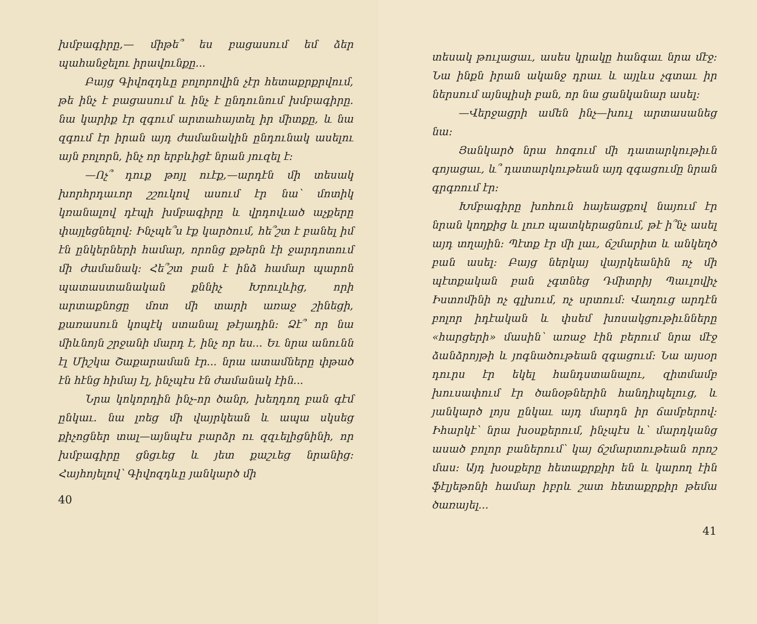խմբագիրը,— միթե՞ ես բացասում եմ ձեր պահանջելու իրավունքը...
Բայց Գիվոզդևը բոլորովին չէր հետաքրքրվում, թե ինչ է բացասում և ինչ է ընդունում խմբագիրը. նա կարիք էր զգում արտահայտել իր միտքը, և նա զգում էր իրան այդ ժամանակին ընդունակ ասելու այն բոլորն, ինչ որ երբևիցէ նրան յուզել է։
—Ոչ՞ դուք թոյլ ուէք,—արդէն մի տեսակ խորհրդաւոր շշուկով ասում էր նա՝ մոտիկ կռանալով դէպի խմբագիրը և վրդովւած աչքերը փայլեցնելով։ Ինչպե՞ս էք կարծում, հե՞շտ է բանել իմ էն ընկերների համար, որոնց քթերն էի ջարդոտում մի ժամանակ։ Հե՞շտ բան է ինձ համար պարոն պատաստանական քննիչ Խրուլևից, որի արտաքնոցը մոտ մի տարի առաջ շինեցի, քառասուն կոպէկ ստանալ թէյադին։ Ձէ՞ որ նա միևնոյն շրջանի մարդ է, ինչ որ ես... Եւ նրա անունն էլ Միշկա Շաքարաման էր... նրա ատամները փթած էն հէնց հիմայ էլ, ինչպէս էն ժամանակ էին...
Նրա կոկորդին ինչ-որ ծանր, խեղդող բան գէմ ընկաւ. նա լռեց մի վայրկեան և ապա սկսեց քիչոցներ տալ—այնպէս բարձր ու զզւելիցնինի, որ խմբագիրը ցնցւեց և յետ քաշւեց նրանից։ Հայհոյելով՝ Գիվոզդևը յանկարծ մի
40
տեսակ թուլացաւ, ասես կրակը հանգաւ նրա մէջ։ Նա ինքն իրան ականջ դրաւ և այլևս չգտաւ իր ներսում այնպիսի բան, որ նա ցանկանար ասել։
—Վերջացրի ամեն ինչ—խուլ արտասանեց նա։
Յանկարծ նրա հոգում մի դատարկութիւն գոյացաւ, և՞ դատարկութեան այդ զգացումը նրան գրգռում էր։
Խմբագիրը խոհուն հայեացքով նայում էր նրան կողքից և լուռ պատկերացնում, թէ ի՞նչ ասել այդ տղային։ Պէտք էր մի լաւ, ճշմարիտ և անկեղծ բան ասել։ Բայց ներկայ վայրկեանին ոչ մի պէտքական բան չգտնեց Դմիտրիյ Պաւլովիչ Իստոմինի ոչ գլխում, ոչ սրտում։ Վաղուց արդէն բոլոր իդէական և փսեմ խոսակցութիւնները «հարցերի» մասին՝ առաջ էին բերում նրա մէջ ձանձրոյթի և յոգնածութեան զգացում։ Նա այսօր դուրս էր եկել հանդստանալու, զիտմամբ խուսափում էր ծանօթներին հանդիպելուց, և յանկարծ լոյս ընկաւ այդ մարդն իր ճամբերով։ Իհարկէ՝ նրա խօսքերում, ինչպէս և՝ մարդկանց ասած բոլոր բաներում՝ կայ ճշմարտութեան որոշ մաս։ Այդ խօսքերը հետաքրքիր են և կարող էին ֆէլյեթոնի համար իբրև շատ հետաքրքիր թեմա ծառայել...
41